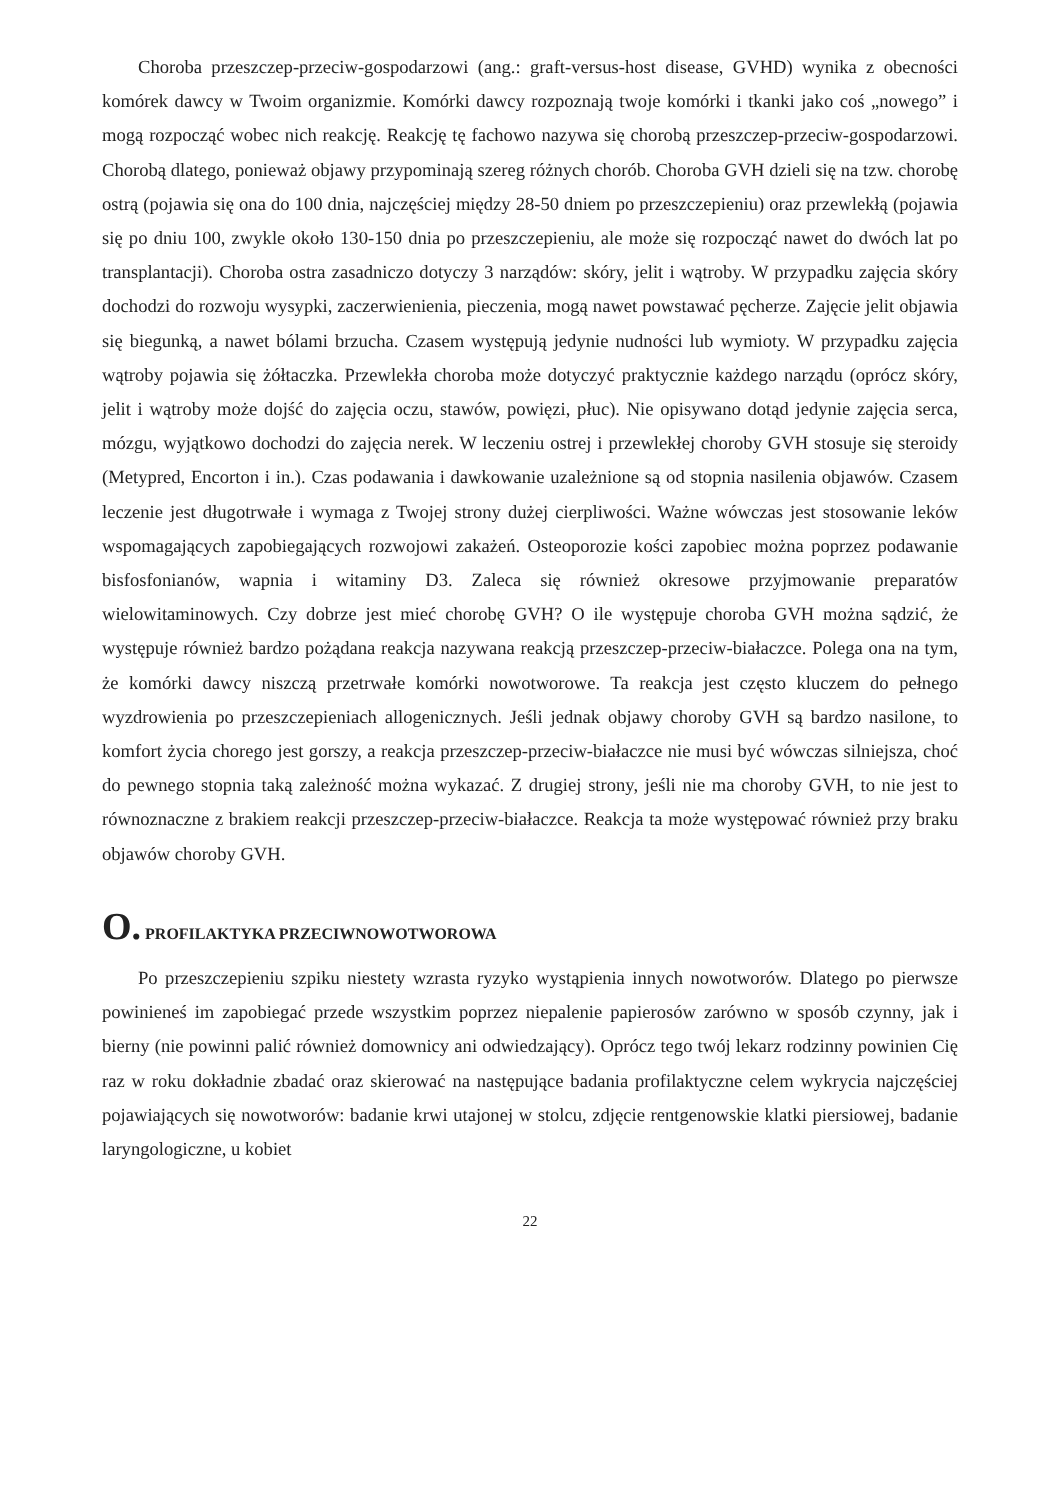Choroba przeszczep-przeciw-gospodarzowi (ang.: graft-versus-host disease, GVHD) wynika z obecności komórek dawcy w Twoim organizmie. Komórki dawcy rozpoznają twoje komórki i tkanki jako coś „nowego” i mogą rozpocząć wobec nich reakcję. Reakcję tę fachowo nazywa się chorobą przeszczep-przeciw-gospodarzowi. Chorobą dlatego, ponieważ objawy przypominają szereg różnych chorób. Choroba GVH dzieli się na tzw. chorobę ostrą (pojawia się ona do 100 dnia, najczęściej między 28-50 dniem po przeszczepieniu) oraz przewlekłą (pojawia się po dniu 100, zwykle około 130-150 dnia po przeszczepieniu, ale może się rozpocząć nawet do dwóch lat po transplantacji). Choroba ostra zasadniczo dotyczy 3 narządów: skóry, jelit i wątroby. W przypadku zajęcia skóry dochodzi do rozwoju wysypki, zaczerwienienia, pieczenia, mogą nawet powstawać pęcherze. Zajęcie jelit objawia się biegunką, a nawet bólami brzucha. Czasem występują jedynie nudności lub wymioty. W przypadku zajęcia wątroby pojawia się żółtaczka. Przewlekła choroba może dotyczyć praktycznie każdego narządu (oprócz skóry, jelit i wątroby może dojść do zajęcia oczu, stawów, powięzi, płuc). Nie opisywano dotąd jedynie zajęcia serca, mózgu, wyjątkowo dochodzi do zajęcia nerek. W leczeniu ostrej i przewlekłej choroby GVH stosuje się steroidy (Metypred, Encorton i in.). Czas podawania i dawkowanie uzależnione są od stopnia nasilenia objawów. Czasem leczenie jest długotrwałe i wymaga z Twojej strony dużej cierpliwości. Ważne wówczas jest stosowanie leków wspomagających zapobiegających rozwojowi zakażeń. Osteoporozie kości zapobiec można poprzez podawanie bisfosfonianów, wapnia i witaminy D3. Zaleca się również okresowe przyjmowanie preparatów wielowitaminowych. Czy dobrze jest mieć chorobę GVH? O ile występuje choroba GVH można sądzić, że występuje również bardzo pożądana reakcja nazywana reakcją przeszczep-przeciw-białaczce. Polega ona na tym, że komórki dawcy niszczą przetrwałe komórki nowotworowe. Ta reakcja jest często kluczem do pełnego wyzdrowienia po przeszczepieniach allogenicznych. Jeśli jednak objawy choroby GVH są bardzo nasilone, to komfort życia chorego jest gorszy, a reakcja przeszczep-przeciw-białaczce nie musi być wówczas silniejsza, choć do pewnego stopnia taką zależność można wykazać. Z drugiej strony, jeśli nie ma choroby GVH, to nie jest to równoznaczne z brakiem reakcji przeszczep-przeciw-białaczce. Reakcja ta może występować również przy braku objawów choroby GVH.
O. PROFILAKTYKA PRZECIWNOWOTWOROWA
Po przeszczepieniu szpiku niestety wzrasta ryzyko wystąpienia innych nowotworów. Dlatego po pierwsze powinieneś im zapobiegać przede wszystkim poprzez niepalenie papierosów zarówno w sposób czynny, jak i bierny (nie powinni palić również domownicy ani odwiedzający). Oprócz tego twój lekarz rodzinny powinien Cię raz w roku dokładnie zbadać oraz skierować na następujące badania profilaktyczne celem wykrycia najczęściej pojawiających się nowotworów: badanie krwi utajonej w stolcu, zdjęcie rentgenowskie klatki piersiowej, badanie laryngologiczne, u kobiet
22